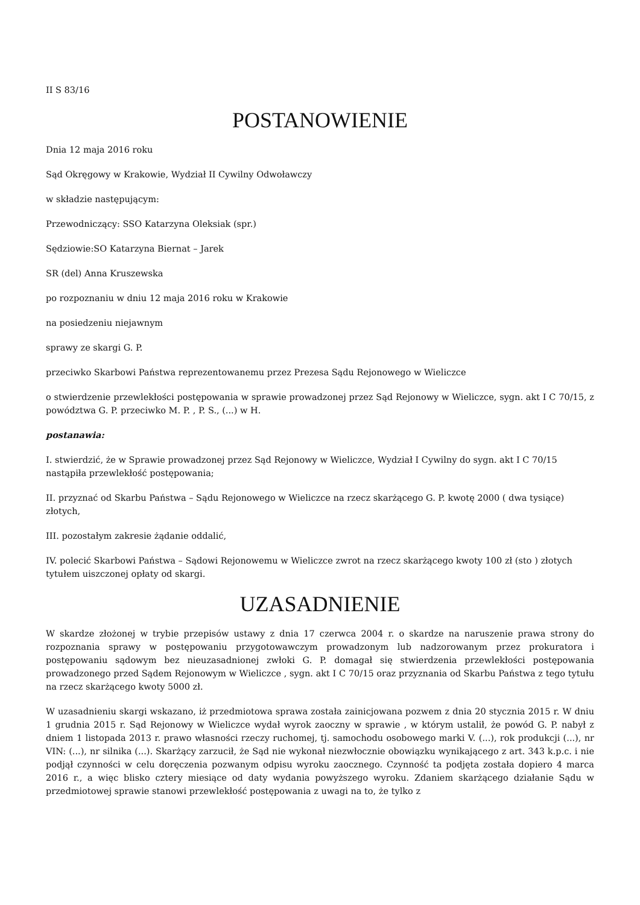II S 83/16
POSTANOWIENIE
Dnia 12 maja 2016 roku
Sąd Okręgowy w Krakowie, Wydział II Cywilny Odwoławczy
w składzie następującym:
Przewodniczący: SSO Katarzyna Oleksiak (spr.)
Sędziowie:SO Katarzyna Biernat – Jarek
SR (del) Anna Kruszewska
po rozpoznaniu w dniu 12 maja 2016 roku w Krakowie
na posiedzeniu niejawnym
sprawy ze skargi G. P.
przeciwko Skarbowi Państwa reprezentowanemu przez Prezesa Sądu Rejonowego w Wieliczce
o stwierdzenie przewlekłości postępowania w sprawie prowadzonej przez Sąd Rejonowy w Wieliczce, sygn. akt I C 70/15, z powództwa G. P. przeciwko M. P. , P. S., (...) w H.
postanawia:
I. stwierdzić, że w Sprawie prowadzonej przez Sąd Rejonowy w Wieliczce, Wydział I Cywilny do sygn. akt I C 70/15 nastąpiła przewlekłość postępowania;
II. przyznać od Skarbu Państwa – Sądu Rejonowego w Wieliczce na rzecz skarżącego G. P. kwotę 2000 ( dwa tysiące) złotych,
III. pozostałym zakresie żądanie oddalić,
IV. polecić Skarbowi Państwa – Sądowi Rejonowemu w Wieliczce zwrot na rzecz skarżącego kwoty 100 zł (sto ) złotych tytułem uiszczonej opłaty od skargi.
UZASADNIENIE
W skardze złożonej w trybie przepisów ustawy z dnia 17 czerwca 2004 r. o skardze na naruszenie prawa strony do rozpoznania sprawy w postępowaniu przygotowawczym prowadzonym lub nadzorowanym przez prokuratora i postępowaniu sądowym bez nieuzasadnionej zwłoki G. P. domagał się stwierdzenia przewlekłości postępowania prowadzonego przed Sądem Rejonowym w Wieliczce , sygn. akt I C 70/15 oraz przyznania od Skarbu Państwa z tego tytułu na rzecz skarżącego kwoty 5000 zł.
W uzasadnieniu skargi wskazano, iż przedmiotowa sprawa została zainicjowana pozwem z dnia 20 stycznia 2015 r. W dniu 1 grudnia 2015 r. Sąd Rejonowy w Wieliczce wydał wyrok zaoczny w sprawie , w którym ustalił, że powód G. P. nabył z dniem 1 listopada 2013 r. prawo własności rzeczy ruchomej, tj. samochodu osobowego marki V. (...), rok produkcji (...), nr VIN: (...), nr silnika (...). Skarżący zarzucił, że Sąd nie wykonał niezwłocznie obowiązku wynikającego z art. 343 k.p.c. i nie podjął czynności w celu doręczenia pozwanym odpisu wyroku zaocznego. Czynność ta podjęta została dopiero 4 marca 2016 r., a więc blisko cztery miesiące od daty wydania powyższego wyroku. Zdaniem skarżącego działanie Sądu w przedmiotowej sprawie stanowi przewlekłość postępowania z uwagi na to, że tylko z